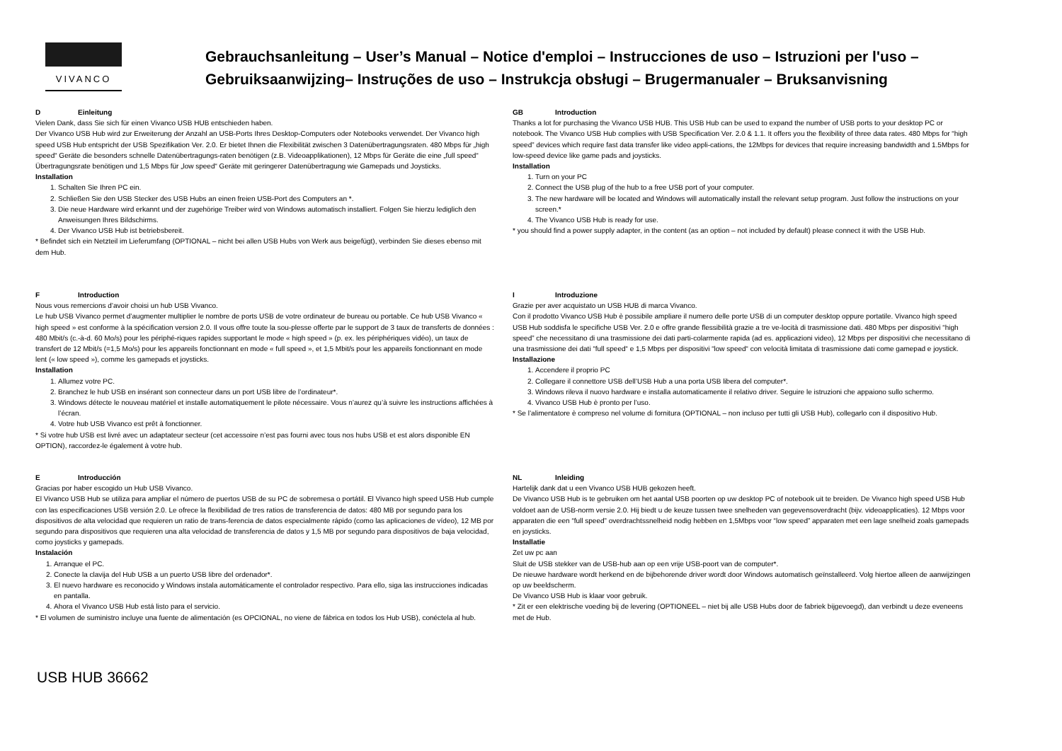VIVANCO
Gebrauchsanleitung – User’s Manual – Notice d'emploi – Instrucciones de uso – Istruzioni per l'uso –
Gebruiksaanwijzing– Instruções de uso – Instrukcja obsługi – Brugermanualer – Bruksanvisning
D Einleitung
Vielen Dank, dass Sie sich für einen Vivanco USB HUB entschieden haben.
Der Vivanco USB Hub wird zur Erweiterung der Anzahl an USB-Ports Ihres Desktop-Computers oder Notebooks verwendet. Der Vivanco high speed USB Hub entspricht der USB Spezifikation Ver. 2.0. Er bietet Ihnen die Flexibilität zwischen 3 Datenübertragungsraten. 480 Mbps für „high speed“ Geräte die besonders schnelle Datenübertragungs-raten benötigen (z.B. Videoapplikationen), 12 Mbps für Geräte die eine „full speed“ Übertragungsrate benötigen und 1,5 Mbps für „low speed“ Geräte mit geringerer Datenübertragung wie Gamepads und Joysticks.
Installation
1. Schalten Sie Ihren PC ein.
2. Schließen Sie den USB Stecker des USB Hubs an einen freien USB-Port des Computers an *.
3. Die neue Hardware wird erkannt und der zugehörige Treiber wird von Windows automatisch installiert. Folgen Sie hierzu lediglich den Anweisungen Ihres Bildschirms.
4. Der Vivanco USB Hub ist betriebsbereit.
* Befindet sich ein Netzteil im Lieferumfang (OPTIONAL – nicht bei allen USB Hubs von Werk aus beigefügt), verbinden Sie dieses ebenso mit dem Hub.
F Introduction
Nous vous remercions d’avoir choisi un hub USB Vivanco.
Le hub USB Vivanco permet d’augmenter multiplier le nombre de ports USB de votre ordinateur de bureau ou portable. Ce hub USB Vivanco « high speed » est conforme à la spécification version 2.0. Il vous offre toute la sou-plesse offerte par le support de 3 taux de transferts de données : 480 Mbit/s (c.-à-d. 60 Mo/s) pour les périphé-riques rapides supportant le mode « high speed » (p. ex. les périphériques vidéo), un taux de transfert de 12 Mbit/s (=1,5 Mo/s) pour les appareils fonctionnant en mode « full speed », et 1,5 Mbit/s pour les appareils fonctionnant en mode lent (« low speed »), comme les gamepads et joysticks.
Installation
1. Allumez votre PC.
2. Branchez le hub USB en insérant son connecteur dans un port USB libre de l’ordinateur*.
3. Windows détecte le nouveau matériel et installe automatiquement le pilote nécessaire. Vous n’aurez qu’à suivre les instructions affichées à l’écran.
4. Votre hub USB Vivanco est prêt à fonctionner.
* Si votre hub USB est livré avec un adaptateur secteur (cet accessoire n’est pas fourni avec tous nos hubs USB et est alors disponible EN OPTION), raccordez-le également à votre hub.
E Introducción
Gracias por haber escogido un Hub USB Vivanco.
El Vivanco USB Hub se utiliza para ampliar el número de puertos USB de su PC de sobremesa o portátil. El Vivanco high speed USB Hub cumple con las especificaciones USB versión 2.0. Le ofrece la flexibilidad de tres ratios de transferencia de datos: 480 MB por segundo para los dispositivos de alta velocidad que requieren un ratio de trans-ferencia de datos especialmente rápido (como las aplicaciones de vídeo), 12 MB por segundo para dispositivos que requieren una alta velocidad de transferencia de datos y 1,5 MB por segundo para dispositivos de baja velocidad, como joysticks y gamepads.
Instalación
1. Arranque el PC.
2. Conecte la clavija del Hub USB a un puerto USB libre del ordenador*.
3. El nuevo hardware es reconocido y Windows instala automáticamente el controlador respectivo. Para ello, siga las instrucciones indicadas en pantalla.
4. Ahora el Vivanco USB Hub está listo para el servicio.
* El volumen de suministro incluye una fuente de alimentación (es OPCIONAL, no viene de fábrica en todos los Hub USB), conéctela al hub.
GB Introduction
Thanks a lot for purchasing the Vivanco USB HUB. This USB Hub can be used to expand the number of USB ports to your desktop PC or notebook. The Vivanco USB Hub complies with USB Specification Ver. 2.0 & 1.1. It offers you the flexibility of three data rates. 480 Mbps for “high speed” devices which require fast data transfer like video appli-cations, the 12Mbps for devices that require increasing bandwidth and 1.5Mbps for low-speed device like game pads and joysticks.
Installation
1. Turn on your PC
2. Connect the USB plug of the hub to a free USB port of your computer.
3. The new hardware will be located and Windows will automatically install the relevant setup program. Just follow the instructions on your screen.*
4. The Vivanco USB Hub is ready for use.
* you should find a power supply adapter, in the content (as an option – not included by default) please connect it with the USB Hub.
I Introduzione
Grazie per aver acquistato un USB HUB di marca Vivanco.
Con il prodotto Vivanco USB Hub è possibile ampliare il numero delle porte USB di un computer desktop oppure portatile. Vivanco high speed USB Hub soddisfa le specifiche USB Ver. 2.0 e offre grande flessibilità grazie a tre ve-locità di trasmissione dati. 480 Mbps per dispositivi “high speed” che necessitano di una trasmissione dei dati parti-colarmente rapida (ad es. applicazioni video), 12 Mbps per dispositivi che necessitano di una trasmissione dei dati “full speed“ e 1,5 Mbps per dispositivi “low speed“ con velocità limitata di trasmissione dati come gamepad e joystick.
Installazione
1. Accendere il proprio PC
2. Collegare il connettore USB dell’USB Hub a una porta USB libera del computer*.
3. Windows rileva il nuovo hardware e installa automaticamente il relativo driver. Seguire le istruzioni che appaiono sullo schermo.
4. Vivanco USB Hub è pronto per l’uso.
* Se l’alimentatore è compreso nel volume di fornitura (OPTIONAL – non incluso per tutti gli USB Hub), collegarlo con il dispositivo Hub.
NL Inleiding
Hartelijk dank dat u een Vivanco USB HUB gekozen heeft.
De Vivanco USB Hub is te gebruiken om het aantal USB poorten op uw desktop PC of notebook uit te breiden. De Vivanco high speed USB Hub voldoet aan de USB-norm versie 2.0. Hij biedt u de keuze tussen twee snelheden van gegevensoverdracht (bijv. videoapplicaties). 12 Mbps voor apparaten die een “full speed” overdrachtssnelheid nodig hebben en 1,5Mbps voor “low speed” apparaten met een lage snelheid zoals gamepads en joysticks.
Installatie
Zet uw pc aan
Sluit de USB stekker van de USB-hub aan op een vrije USB-poort van de computer*.
De nieuwe hardware wordt herkend en de bijbehorende driver wordt door Windows automatisch geïnstalleerd. Volg hiertoe alleen de aanwijzingen op uw beeldscherm.
De Vivanco USB Hub is klaar voor gebruik.
* Zit er een elektrische voeding bij de levering (OPTIONEEL – niet bij alle USB Hubs door de fabriek bijgevoegd), dan verbindt u deze eveneens met de Hub.
USB HUB 36662